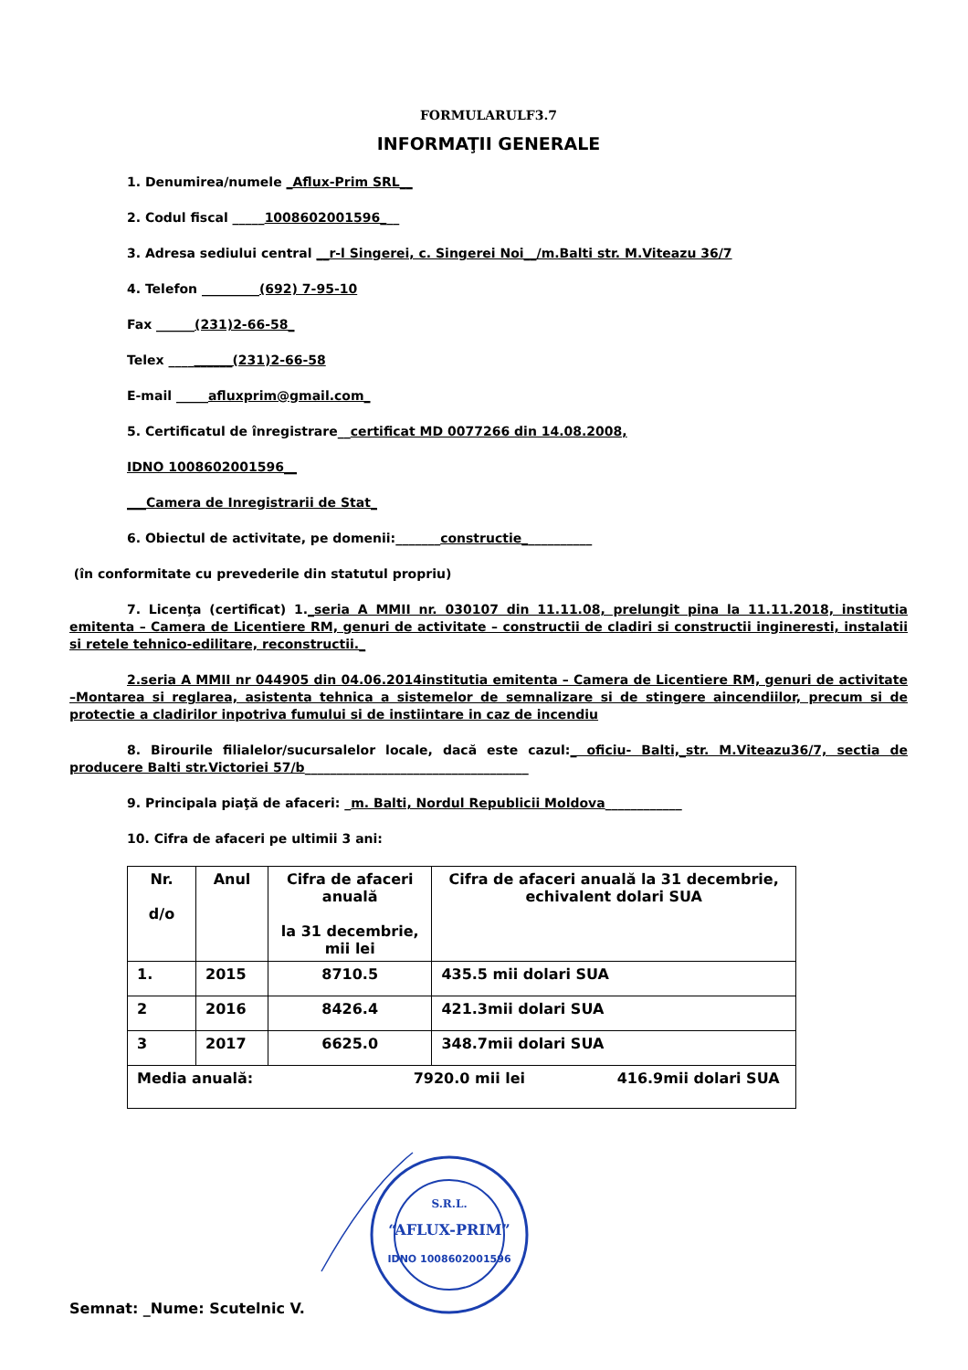FORMULARULF3.7
INFORMAŢII GENERALE
1. Denumirea/numele _Aflux-Prim SRL__
2. Codul fiscal _____1008602001596___
3. Adresa sediului central __r-l Singerei, c. Singerei Noi__/m.Balti str. M.Viteazu 36/7
4. Telefon _________(692) 7-95-10
Fax ______(231)2-66-58_
Telex __________(231)2-66-58
E-mail _____afluxprim@gmail.com_
5. Certificatul de înregistrare__certificat MD 0077266 din 14.08.2008,
IDNO 1008602001596__
___Camera de Inregistrarii de Stat_
6. Obiectul de activitate, pe domenii:_______constructie___________
(în conformitate cu prevederile din statutul propriu)
7. Licenţa (certificat) 1._seria A MMII nr. 030107 din 11.11.08, prelungit pina la 11.11.2018, institutia emitenta – Camera de Licentiere RM, genuri de activitate – constructii de cladiri si constructii ingineresti, instalatii si retele tehnico-edilitare, reconstructii._
2.seria A MMII nr 044905 din 04.06.2014institutia emitenta – Camera de Licentiere RM, genuri de activitate –Montarea si reglarea, asistenta tehnica a sistemelor de semnalizare si de stingere aincendiilor, precum si de protectie a cladirilor inpotriva fumului si de instiintare in caz de incendiu
8. Birourile filialelor/sucursalelor locale, dacă este cazul:_ oficiu- Balti,_str. M.Viteazu36/7, sectia de producere Balti str.Victoriei 57/b___________________________________
9. Principala piaţă de afaceri: _m. Balti, Nordul Republicii Moldova____________
10. Cifra de afaceri pe ultimii 3 ani:
| Nr. d/o | Anul | Cifra de afaceri anuală la 31 decembrie, mii lei | Cifra de afaceri anuală la 31 decembrie, echivalent dolari SUA |
| --- | --- | --- | --- |
| 1. | 2015 | 8710.5 | 435.5 mii dolari SUA |
| 2 | 2016 | 8426.4 | 421.3mii dolari SUA |
| 3 | 2017 | 6625.0 | 348.7mii dolari SUA |
| Media anuală: 7920.0 mii lei 416.9mii dolari SUA | | | |
Semnat: _Nume: Scutelnic V.
S.R.L.
“AFLUX-PRIM”
IDNO 1008602001596